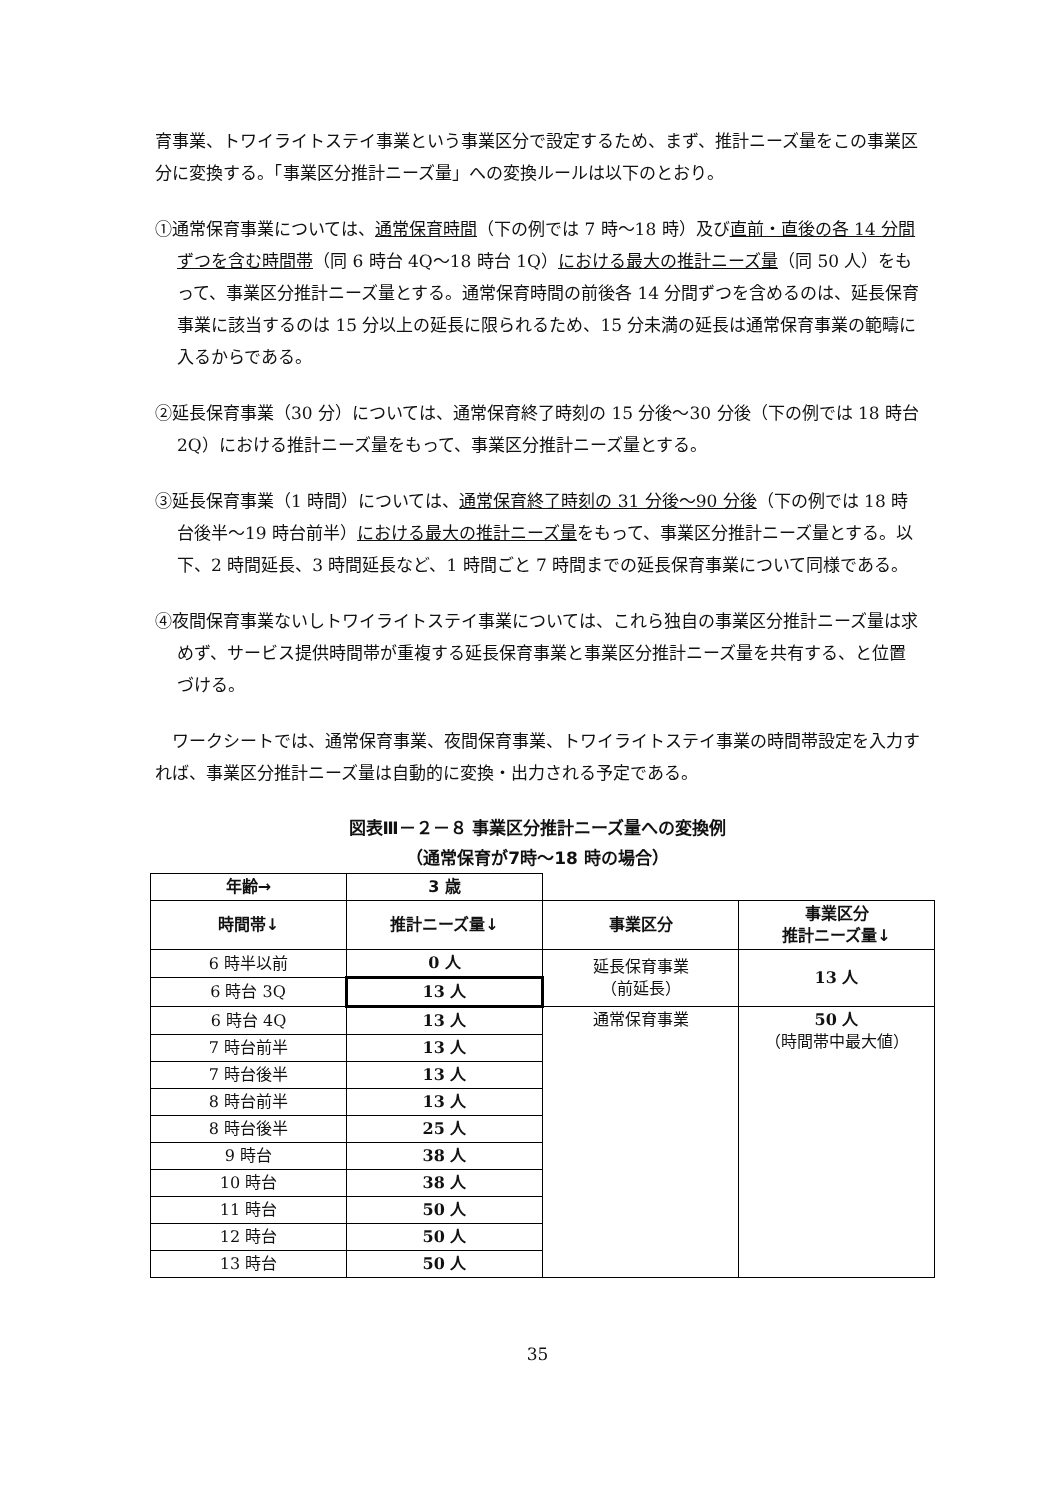育事業、トワイライトステイ事業という事業区分で設定するため、まず、推計ニーズ量をこの事業区分に変換する。「事業区分推計ニーズ量」への変換ルールは以下のとおり。
①通常保育事業については、通常保育時間（下の例では 7 時～18 時）及び直前・直後の各 14 分間ずつを含む時間帯（同 6 時台 4Q～18 時台 1Q）における最大の推計ニーズ量（同 50 人）をもって、事業区分推計ニーズ量とする。通常保育時間の前後各 14 分間ずつを含めるのは、延長保育事業に該当するのは 15 分以上の延長に限られるため、15 分未満の延長は通常保育事業の範疇に入るからである。
②延長保育事業（30 分）については、通常保育終了時刻の 15 分後～30 分後（下の例では 18 時台 2Q）における推計ニーズ量をもって、事業区分推計ニーズ量とする。
③延長保育事業（1 時間）については、通常保育終了時刻の 31 分後～90 分後（下の例では 18 時台後半～19 時台前半）における最大の推計ニーズ量をもって、事業区分推計ニーズ量とする。以下、2 時間延長、3 時間延長など、1 時間ごと 7 時間までの延長保育事業について同様である。
④夜間保育事業ないしトワイライトステイ事業については、これら独自の事業区分推計ニーズ量は求めず、サービス提供時間帯が重複する延長保育事業と事業区分推計ニーズ量を共有する、と位置づける。
　ワークシートでは、通常保育事業、夜間保育事業、トワイライトステイ事業の時間帯設定を入力すれば、事業区分推計ニーズ量は自動的に変換・出力される予定である。
図表Ⅲ－２－８ 事業区分推計ニーズ量への変換例
（通常保育が7時～18 時の場合）
| 年齢→ | 3 歳 | | |
| 時間帯↓ | 推計ニーズ量↓ | 事業区分 | 事業区分 推計ニーズ量↓ |
| 6 時半以前 | 0 人 | 延長保育事業 （前延長） | 13 人 |
| 6 時台 3Q | 13 人 | | |
| 6 時台 4Q | 13 人 | 通常保育事業 | 50 人 （時間帯中最大値） |
| 7 時台前半 | 13 人 | | |
| 7 時台後半 | 13 人 | | |
| 8 時台前半 | 13 人 | | |
| 8 時台後半 | 25 人 | | |
| 9 時台 | 38 人 | | |
| 10 時台 | 38 人 | | |
| 11 時台 | 50 人 | | |
| 12 時台 | 50 人 | | |
| 13 時台 | 50 人 | | |
35